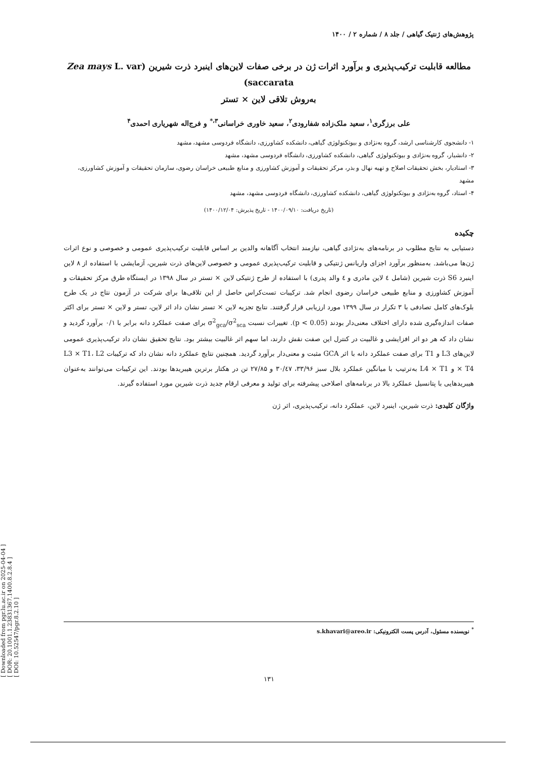[ Downloaded from pgr.lu.ac.ir on 2025-04-04 ]
[ DOR: 20.1001.1.23831367.1400.8.2.8.4 ]
[ DOI: 10.52547/pgr.8.2.10 ]
پژوهش‌های ژنتیک گیاهی / جلد ۸ / شماره ۲ / ۱۴۰۰
مطالعه قابلیت ترکیب‌پذیری و برآورد اثرات ژن در برخی صفات لاین‌های اینبرد ذرت شیرین (Zea mays L. var saccarata)
به‌روش تلاقی لاین × تستر
علی برزگری<sup>۱</sup>، سعید ملک‌زاده شفارودی<sup>۲</sup>، سعید خاوری خراسانی<sup>۳،*</sup> و فرج‌اله شهریاری احمدی<sup>۴</sup>
۱- دانشجوی کارشناسی ارشد، گروه به‌نژادی و بیوتکنولوژی گیاهی، دانشکده کشاورزی، دانشگاه فردوسی مشهد، مشهد
۲- دانشیار، گروه به‌نژادی و بیوتکنولوژی گیاهی، دانشکده کشاورزی، دانشگاه فردوسی مشهد، مشهد
۳- استادیار، بخش تحقیقات اصلاح و تهیه نهال و بذر، مرکز تحقیقات و آموزش کشاورزی و منابع طبیعی خراسان رضوی، سازمان تحقیقات و آموزش کشاورزی، مشهد
۴- استاد، گروه به‌نژادی و بیوتکنولوژی گیاهی، دانشکده کشاورزی، دانشگاه فردوسی مشهد، مشهد
(تاریخ دریافت: ۱۴۰۰/۰۹/۱۰ - تاریخ پذیرش: ۱۴۰۰/۱۲/۰۴)
چکیده
دستیابی به نتایج مطلوب در برنامه‌های به‌نژادی گیاهی، نیازمند انتخاب آگاهانه والدین بر اساس قابلیت ترکیب‌پذیری عمومی و خصوصی و نوع اثرات ژن‌ها می‌باشد. به‌منظور برآورد اجزای واریانس ژنتیکی و قابلیت ترکیب‌پذیری عمومی و خصوصی لاین‌های ذرت شیرین، آزمایشی با استفاده از ۸ لاین اینبرد S6 ذرت شیرین (شامل ٤ لاین مادری و ٤ والد پدری) با استفاده از طرح ژنتیکی لاین × تستر در سال ۱۳۹۸ در ایستگاه طرق مرکز تحقیقات و آموزش کشاورزی و منابع طبیعی خراسان رضوی انجام شد. ترکیبات تست‌کراس حاصل از این تلاقی‌ها برای شرکت در آزمون نتاج در یک طرح بلوک‌های کامل تصادفی با ۳ تکرار در سال ۱۳۹۹ مورد ارزیابی قرار گرفتند. نتایج تجزیه لاین × تستر نشان داد اثر لاین، تستر و لاین × تستر برای اکثر صفات اندازه‌گیری شده دارای اختلاف معنی‌دار بودند (p < 0.05). تغییرات نسبت σ<sup>2</sup><sub>gca</sub>/σ<sup>2</sup><sub>sca</sub> برای صفت عملکرد دانه برابر با ۰/۱ برآورد گردید و نشان داد که هر دو اثر افزایشی و غالبیت در کنترل این صفت نقش دارند، اما سهم اثر غالبیت بیشتر بود. نتایج تحقیق نشان داد ترکیب‌پذیری عمومی لاین‌های L3 و T1 برای صفت عملکرد دانه با اثر GCA مثبت و معنی‌دار برآورد گردید. همچنین نتایج عملکرد دانه نشان داد که ترکیبات L3 × T1، L2 × T4 و L4 × T1 به‌ترتیب با میانگین عملکرد بلال سبز ۳۳/۹۶، ۳۰/٤۷ و ۲۷/۸۵ تن در هکتار برترین هیبریدها بودند. این ترکیبات می‌توانند به‌عنوان هیبریدهایی با پتانسیل عملکرد بالا در برنامه‌های اصلاحی پیشرفته برای تولید و معرفی ارقام جدید ذرت شیرین مورد استفاده گیرند.
واژگان کلیدی: ذرت شیرین، اینبرد لاین، عملکرد دانه، ترکیب‌پذیری، اثر ژن
<sup>*</sup> نویسنده مسئول، آدرس پست الکترونیکی: s.khavari@areo.ir
۱۳۱